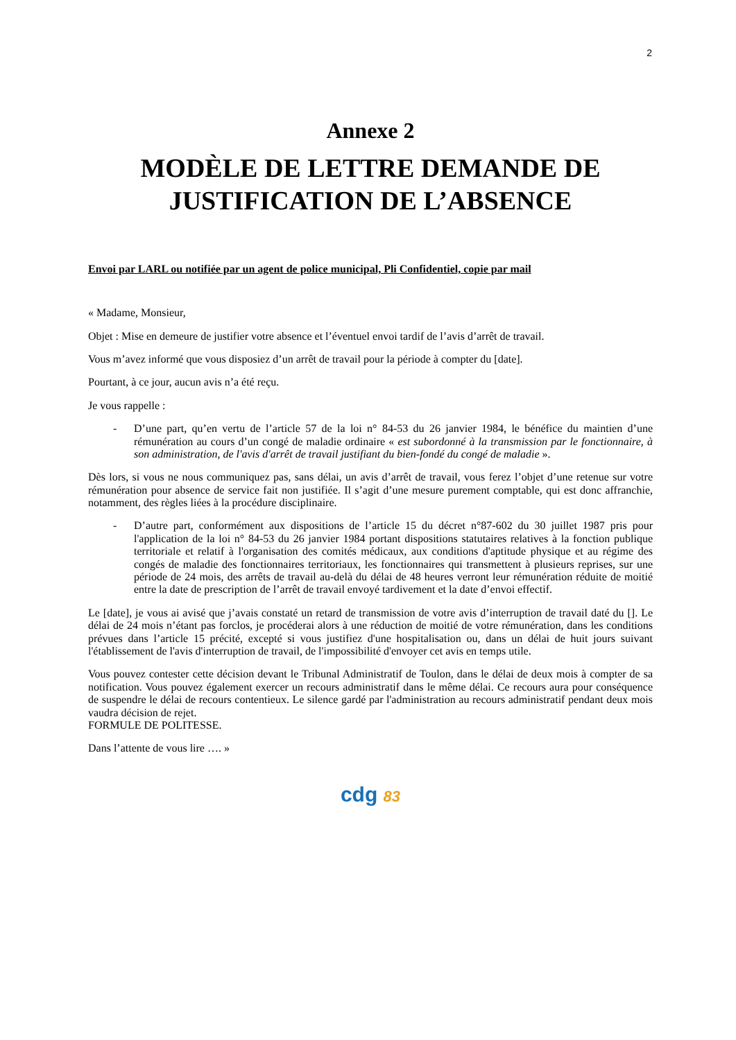2
Annexe 2
MODÈLE DE LETTRE DEMANDE DE JUSTIFICATION DE L’ABSENCE
Envoi par LARL ou notifiée par un agent de police municipal, Pli Confidentiel, copie par mail
« Madame, Monsieur,
Objet : Mise en demeure de justifier votre absence et l’éventuel envoi tardif de l’avis d’arrêt de travail.
Vous m’avez informé que vous disposiez d’un arrêt de travail pour la période à compter du [date].
Pourtant, à ce jour, aucun avis n’a été reçu.
Je vous rappelle :
- D’une part, qu’en vertu de l’article 57 de la loi n° 84-53 du 26 janvier 1984, le bénéfice du maintien d’une rémunération au cours d’un congé de maladie ordinaire « est subordonné à la transmission par le fonctionnaire, à son administration, de l'avis d'arrêt de travail justifiant du bien-fondé du congé de maladie ».
Dès lors, si vous ne nous communiquez pas, sans délai, un avis d’arrêt de travail, vous ferez l’objet d’une retenue sur votre rémunération pour absence de service fait non justifiée. Il s’agit d’une mesure purement comptable, qui est donc affranchie, notamment, des règles liées à la procédure disciplinaire.
- D’autre part, conformément aux dispositions de l’article 15 du décret n°87-602 du 30 juillet 1987 pris pour l'application de la loi n° 84-53 du 26 janvier 1984 portant dispositions statutaires relatives à la fonction publique territoriale et relatif à l'organisation des comités médicaux, aux conditions d'aptitude physique et au régime des congés de maladie des fonctionnaires territoriaux, les fonctionnaires qui transmettent à plusieurs reprises, sur une période de 24 mois, des arrêts de travail au-delà du délai de 48 heures verront leur rémunération réduite de moitié entre la date de prescription de l’arrêt de travail envoyé tardivement et la date d’envoi effectif.
Le [date], je vous ai avisé que j’avais constaté un retard de transmission de votre avis d’interruption de travail daté du []. Le délai de 24 mois n’étant pas forclos, je procéderai alors à une réduction de moitié de votre rémunération, dans les conditions prévues dans l’article 15 précité, excepté si vous justifiez d'une hospitalisation ou, dans un délai de huit jours suivant l'établissement de l'avis d'interruption de travail, de l'impossibilité d'envoyer cet avis en temps utile.
Vous pouvez contester cette décision devant le Tribunal Administratif de Toulon, dans le délai de deux mois à compter de sa notification. Vous pouvez également exercer un recours administratif dans le même délai. Ce recours aura pour conséquence de suspendre le délai de recours contentieux. Le silence gardé par l'administration au recours administratif pendant deux mois vaudra décision de rejet.
FORMULE DE POLITESSE.
Dans l’attente de vous lire …. »
cdg 83